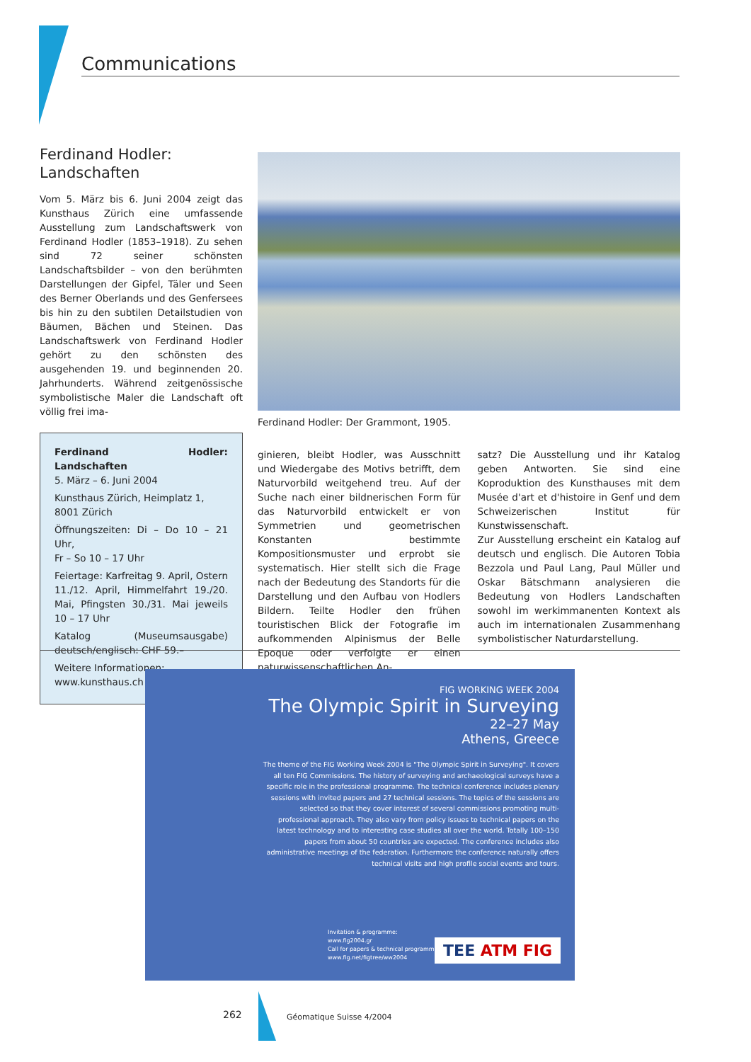Communications
Ferdinand Hodler:
Landschaften
Vom 5. März bis 6. Juni 2004 zeigt das Kunsthaus Zürich eine umfassende Ausstellung zum Landschaftswerk von Ferdinand Hodler (1853–1918). Zu sehen sind 72 seiner schönsten Landschaftsbilder – von den berühmten Darstellungen der Gipfel, Täler und Seen des Berner Oberlands und des Genfersees bis hin zu den subtilen Detailstudien von Bäumen, Bächen und Steinen. Das Landschaftswerk von Ferdinand Hodler gehört zu den schönsten des ausgehenden 19. und beginnenden 20. Jahrhunderts. Während zeitgenössische symbolistische Maler die Landschaft oft völlig frei ima-
Ferdinand Hodler: Landschaften
5. März – 6. Juni 2004
Kunsthaus Zürich, Heimplatz 1,
8001 Zürich
Öffnungszeiten: Di – Do 10 – 21 Uhr,
Fr – So 10 – 17 Uhr
Feiertage: Karfreitag 9. April, Ostern 11./12. April, Himmelfahrt 19./20. Mai, Pfingsten 30./31. Mai jeweils 10 – 17 Uhr
Katalog (Museumsausgabe) deutsch/englisch: CHF 59.–
Weitere Informationen:
www.kunsthaus.ch
Ferdinand Hodler: Der Grammont, 1905.
ginieren, bleibt Hodler, was Ausschnitt und Wiedergabe des Motivs betrifft, dem Naturvorbild weitgehend treu. Auf der Suche nach einer bildnerischen Form für das Naturvorbild entwickelt er von Symmetrien und geometrischen Konstanten bestimmte Kompositionsmuster und erprobt sie systematisch. Hier stellt sich die Frage nach der Bedeutung des Standorts für die Darstellung und den Aufbau von Hodlers Bildern. Teilte Hodler den frühen touristischen Blick der Fotografie im aufkommenden Alpinismus der Belle Epoque oder verfolgte er einen naturwissenschaftlichen An-
satz? Die Ausstellung und ihr Katalog geben Antworten. Sie sind eine Koproduktion des Kunsthauses mit dem Musée d'art et d'histoire in Genf und dem Schweizerischen Institut für Kunstwissenschaft.
Zur Ausstellung erscheint ein Katalog auf deutsch und englisch. Die Autoren Tobia Bezzola und Paul Lang, Paul Müller und Oskar Bätschmann analysieren die Bedeutung von Hodlers Landschaften sowohl im werkimmanenten Kontext als auch im internationalen Zusammenhang symbolistischer Naturdarstellung.
FIG WORKING WEEK 2004
The Olympic Spirit in Surveying
22–27 May
Athens, Greece
The theme of the FIG Working Week 2004 is "The Olympic Spirit in Surveying". It covers all ten FIG Commissions. The history of surveying and archaeological surveys have a specific role in the professional programme. The technical conference includes plenary sessions with invited papers and 27 technical sessions. The topics of the sessions are selected so that they cover interest of several commissions promoting multi-professional approach. They also vary from policy issues to technical papers on the latest technology and to interesting case studies all over the world. Totally 100–150 papers from about 50 countries are expected. The conference includes also administrative meetings of the federation. Furthermore the conference naturally offers technical visits and high profile social events and tours.
Invitation & programme:
www.fig2004.gr
Call for papers & technical programme:
www.fig.net/figtree/ww2004
TEE ATM FIG
262 Géomatique Suisse 4/2004